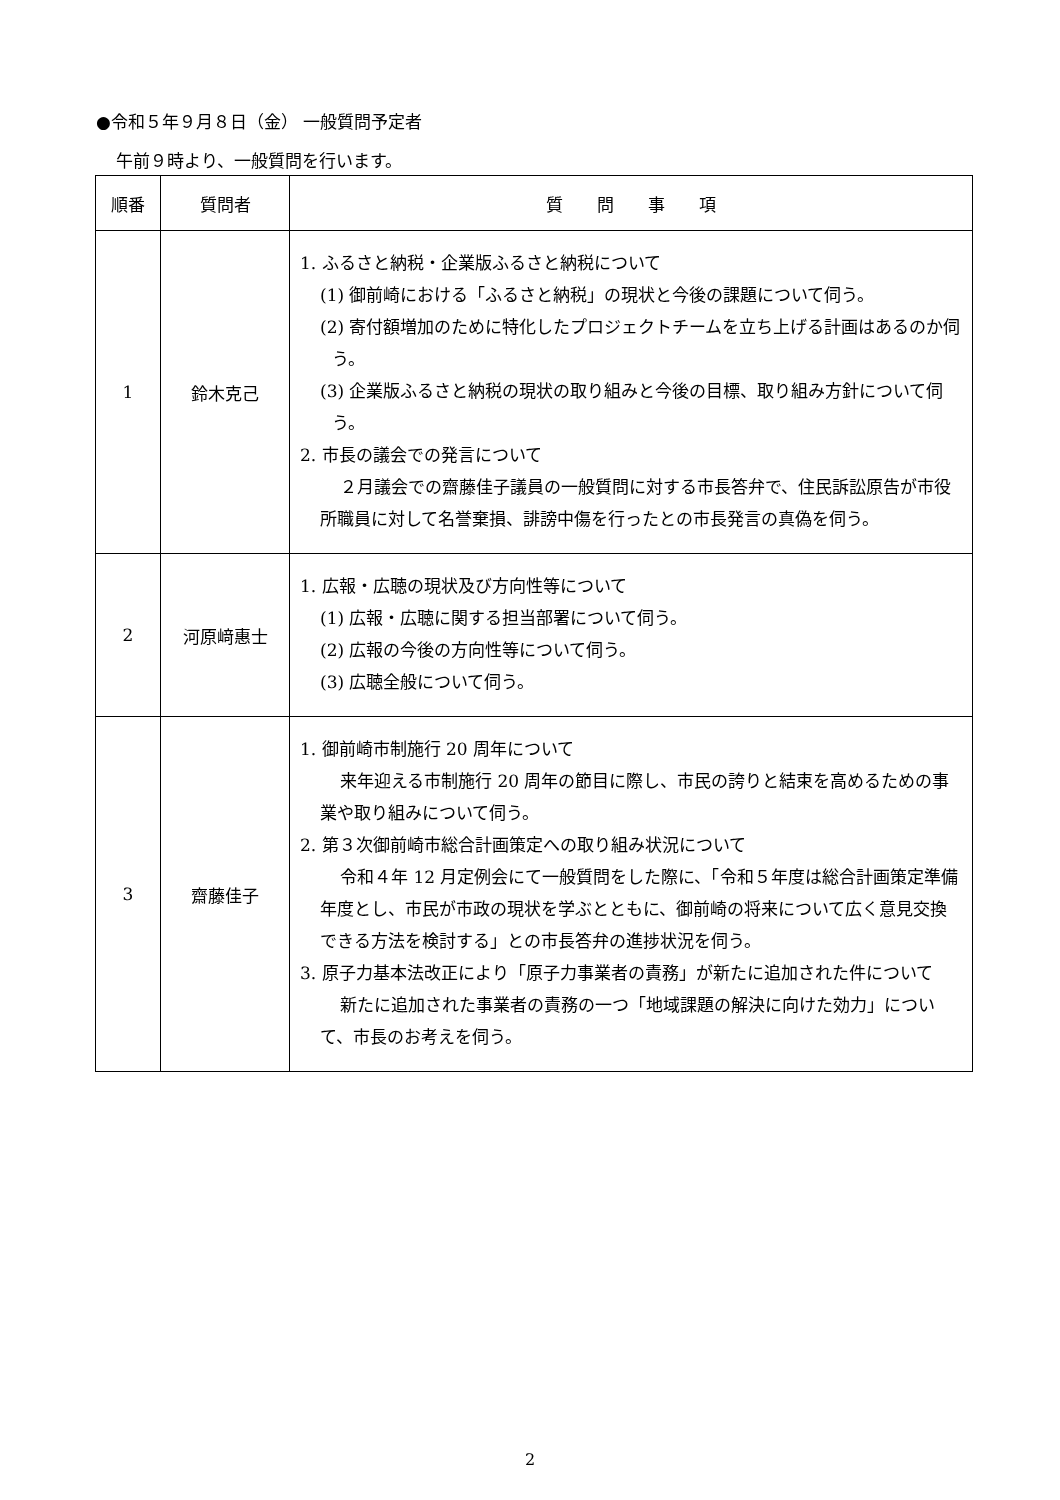●令和５年９月８日（金） 一般質問予定者
午前９時より、一般質問を行います。
| 順番 | 質問者 | 質 問 事 項 |
| --- | --- | --- |
| 1 | 鈴木克己 | 1. ふるさと納税・企業版ふるさと納税について (1) 御前崎における「ふるさと納税」の現状と今後の課題について伺う。 (2) 寄付額増加のために特化したプロジェクトチームを立ち上げる計画はあるのか伺う。 (3) 企業版ふるさと納税の現状の取り組みと今後の目標、取り組み方針について伺う。 2. 市長の議会での発言について ２月議会での齋藤佳子議員の一般質問に対する市長答弁で、住民訴訟原告が市役所職員に対して名誉棄損、誹謗中傷を行ったとの市長発言の真偽を伺う。 |
| 2 | 河原﨑惠士 | 1. 広報・広聴の現状及び方向性等について (1) 広報・広聴に関する担当部署について伺う。 (2) 広報の今後の方向性等について伺う。 (3) 広聴全般について伺う。 |
| 3 | 齋藤佳子 | 1. 御前崎市制施行 20 周年について 来年迎える市制施行 20 周年の節目に際し、市民の誇りと結束を高めるための事業や取り組みについて伺う。 2. 第３次御前崎市総合計画策定への取り組み状況について 令和４年 12 月定例会にて一般質問をした際に、「令和５年度は総合計画策定準備年度とし、市民が市政の現状を学ぶとともに、御前崎の将来について広く意見交換できる方法を検討する」との市長答弁の進捗状況を伺う。 3. 原子力基本法改正により「原子力事業者の責務」が新たに追加された件について 新たに追加された事業者の責務の一つ「地域課題の解決に向けた効力」について、市長のお考えを伺う。 |
2